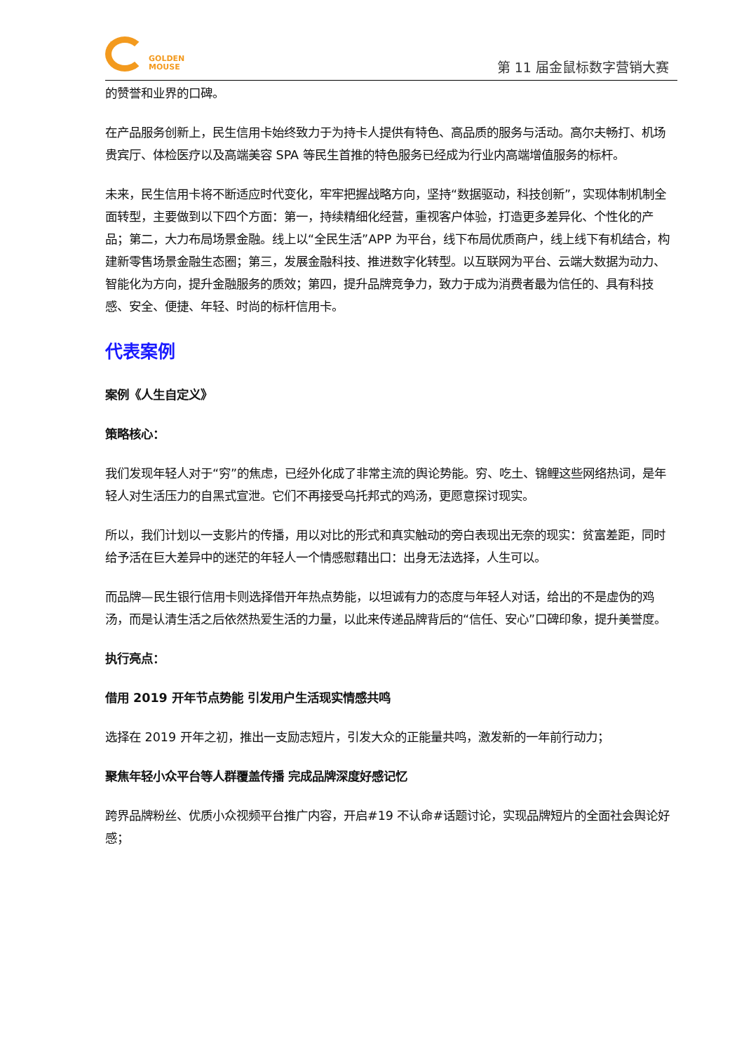GOLDEN
MOUSE
第 11 届金鼠标数字营销大赛
的赞誉和业界的口碑。
在产品服务创新上，民生信用卡始终致力于为持卡人提供有特色、高品质的服务与活动。高尔夫畅打、机场贵宾厅、体检医疗以及高端美容 SPA 等民生首推的特色服务已经成为行业内高端增值服务的标杆。
未来，民生信用卡将不断适应时代变化，牢牢把握战略方向，坚持“数据驱动，科技创新”，实现体制机制全面转型，主要做到以下四个方面：第一，持续精细化经营，重视客户体验，打造更多差异化、个性化的产品；第二，大力布局场景金融。线上以“全民生活”APP 为平台，线下布局优质商户，线上线下有机结合，构建新零售场景金融生态圈；第三，发展金融科技、推进数字化转型。以互联网为平台、云端大数据为动力、智能化为方向，提升金融服务的质效；第四，提升品牌竞争力，致力于成为消费者最为信任的、具有科技感、安全、便捷、年轻、时尚的标杆信用卡。
代表案例
案例《人生自定义》
策略核心：
我们发现年轻人对于“穷”的焦虑，已经外化成了非常主流的舆论势能。穷、吃土、锦鲤这些网络热词，是年轻人对生活压力的自黑式宣泄。它们不再接受乌托邦式的鸡汤，更愿意探讨现实。
所以，我们计划以一支影片的传播，用以对比的形式和真实触动的旁白表现出无奈的现实：贫富差距，同时给予活在巨大差异中的迷茫的年轻人一个情感慰藉出口：出身无法选择，人生可以。
而品牌—民生银行信用卡则选择借开年热点势能，以坦诚有力的态度与年轻人对话，给出的不是虚伪的鸡汤，而是认清生活之后依然热爱生活的力量，以此来传递品牌背后的“信任、安心”口碑印象，提升美誉度。
执行亮点：
借用 2019 开年节点势能 引发用户生活现实情感共鸣
选择在 2019 开年之初，推出一支励志短片，引发大众的正能量共鸣，激发新的一年前行动力；
聚焦年轻小众平台等人群覆盖传播 完成品牌深度好感记忆
跨界品牌粉丝、优质小众视频平台推广内容，开启#19 不认命#话题讨论，实现品牌短片的全面社会舆论好感；